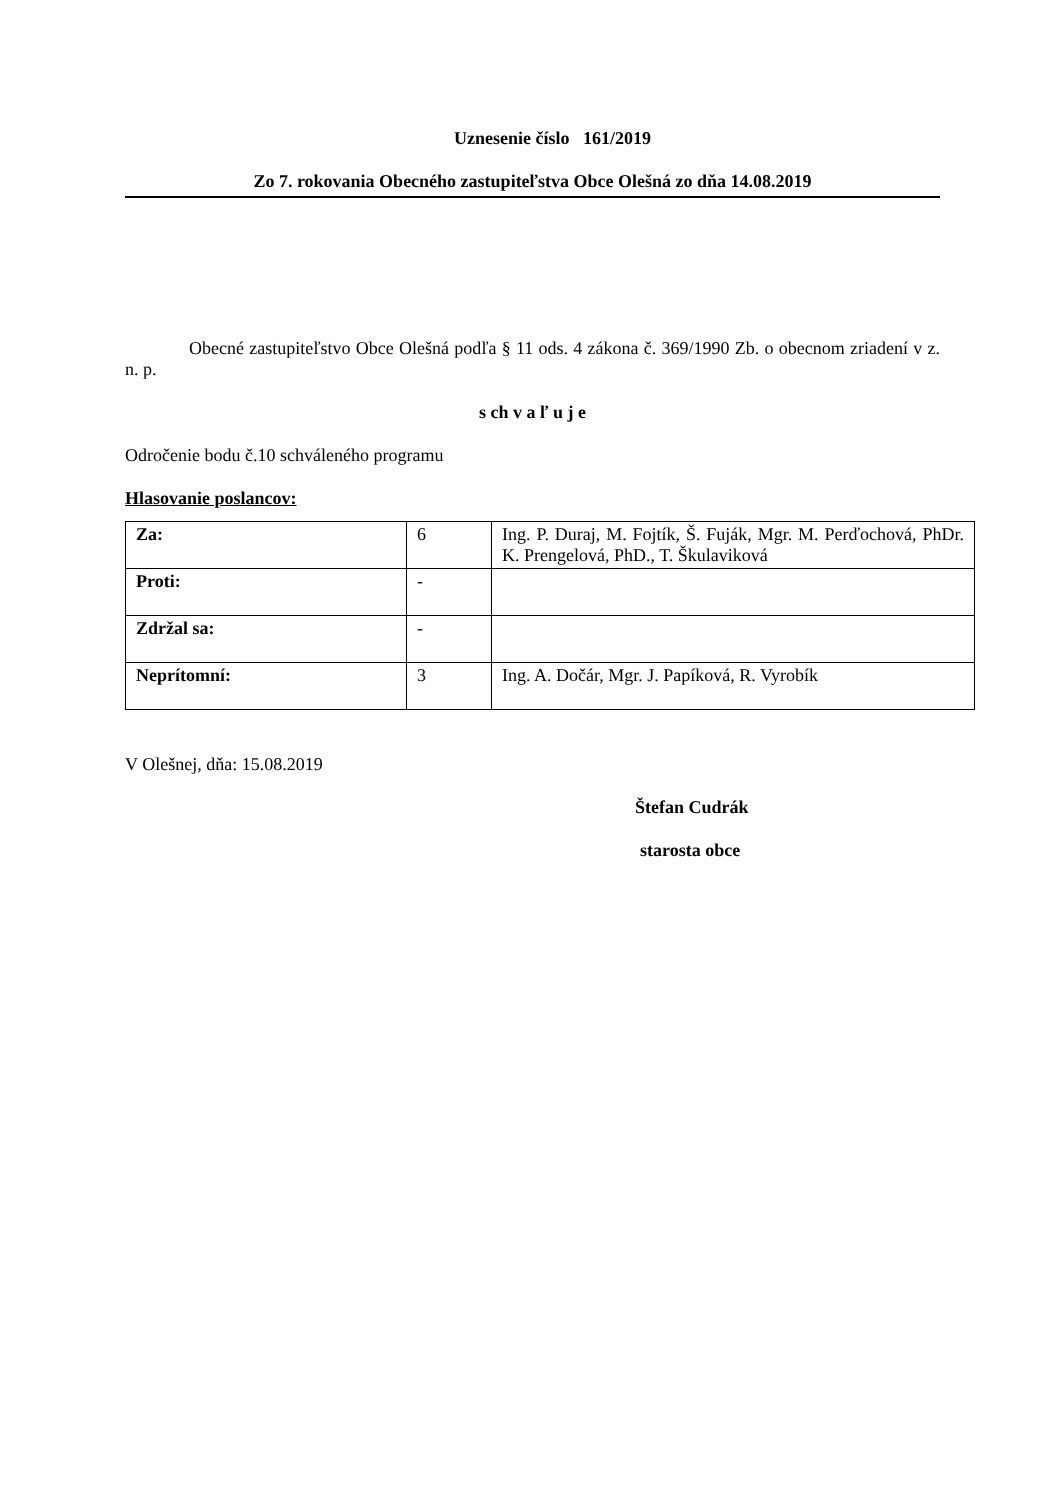Uznesenie číslo 161/2019
Zo 7. rokovania Obecného zastupiteľstva Obce Olešná zo dňa 14.08.2019
Obecné zastupiteľstvo Obce Olešná podľa § 11 ods. 4 zákona č. 369/1990 Zb. o obecnom zriadení v z. n. p.
s ch v a ľ u j e
Odročenie bodu č.10 schváleného programu
Hlasovanie poslancov:
| Za: | 6 | Ing. P. Duraj, M. Fojtík, Š. Fuják, Mgr. M. Perďochová, PhDr. K. Prengelová, PhD., T. Škulaviková |
| Proti: | - | |
| Zdržal sa: | - | |
| Neprítomní: | 3 | Ing. A. Dočár, Mgr. J. Papíková, R. Vyrobík |
V Olešnej, dňa: 15.08.2019
Štefan Cudrák
starosta obce